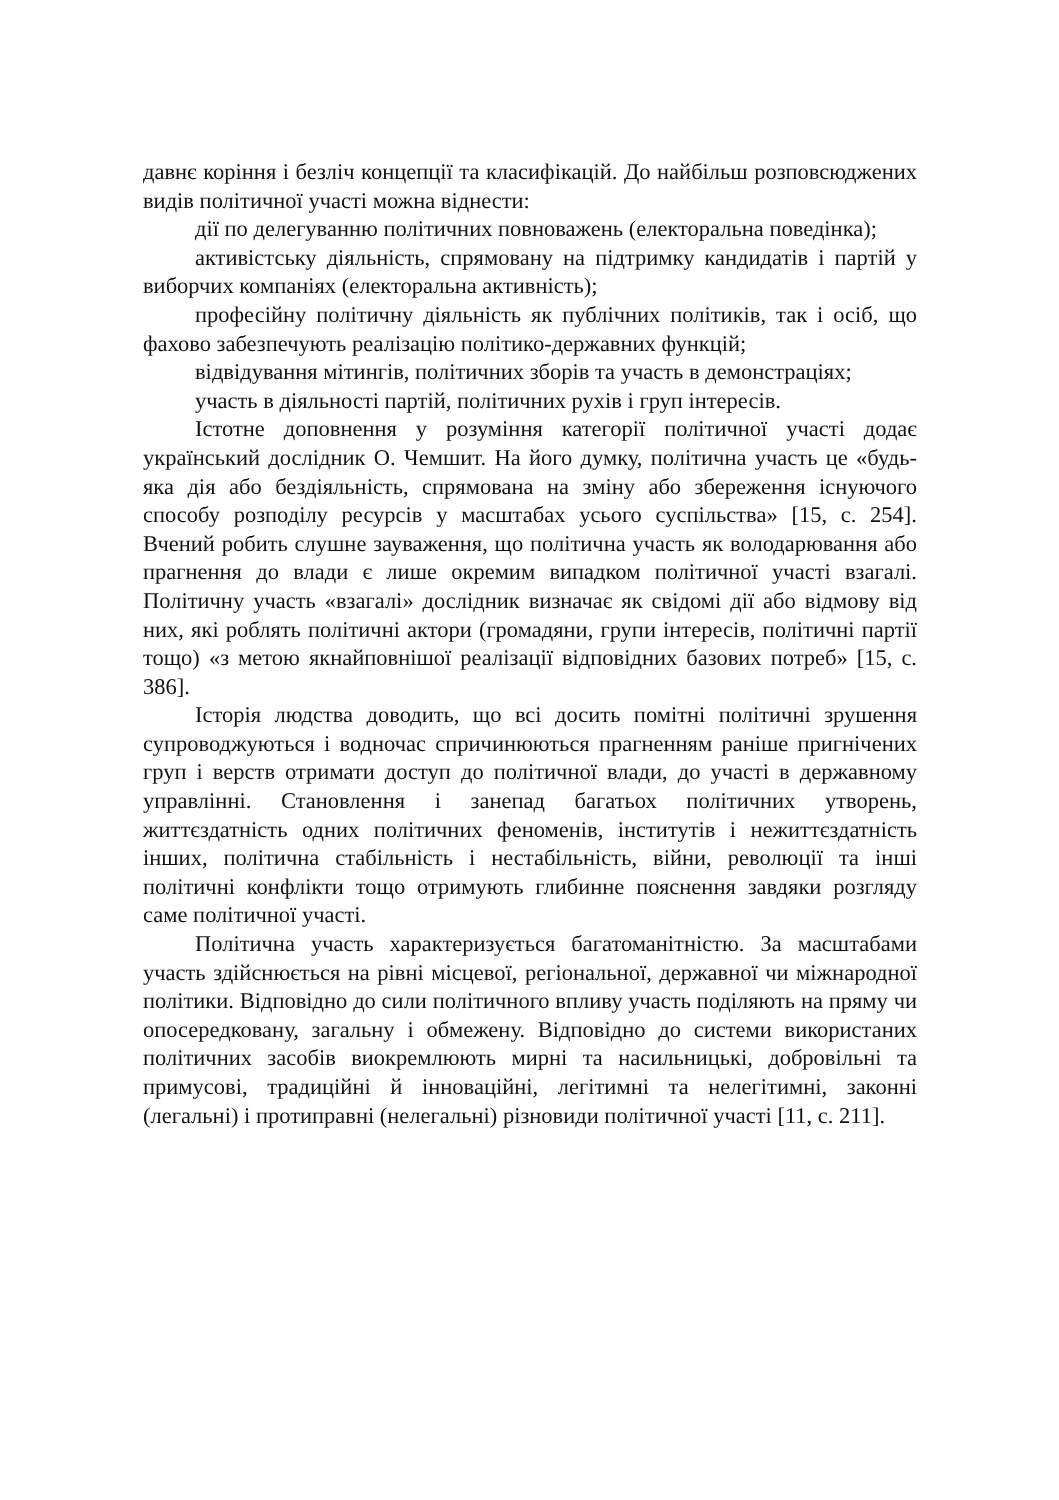давнє коріння і безліч концепції та класифікацій. До найбільш розповсюджених видів політичної участі можна віднести:
дії по делегуванню політичних повноважень (електоральна поведінка);
активістську діяльність, спрямовану на підтримку кандидатів і партій у виборчих компаніях (електоральна активність);
професійну політичну діяльність як публічних політиків, так і осіб, що фахово забезпечують реалізацію політико-державних функцій;
відвідування мітингів, політичних зборів та участь в демонстраціях;
участь в діяльності партій, політичних рухів і груп інтересів.
Істотне доповнення у розуміння категорії політичної участі додає український дослідник О. Чемшит. На його думку, політична участь це «будь-яка дія або бездіяльність, спрямована на зміну або збереження існуючого способу розподілу ресурсів у масштабах усього суспільства» [15, с. 254]. Вчений робить слушне зауваження, що політична участь як володарювання або прагнення до влади є лише окремим випадком політичної участі взагалі. Політичну участь «взагалі» дослідник визначає як свідомі дії або відмову від них, які роблять політичні актори (громадяни, групи інтересів, політичні партії тощо) «з метою якнайповнішої реалізації відповідних базових потреб» [15, с. 386].
Історія людства доводить, що всі досить помітні політичні зрушення супроводжуються і водночас спричинюються прагненням раніше пригнічених груп і верств отримати доступ до політичної влади, до участі в державному управлінні. Становлення і занепад багатьох політичних утворень, життєздатність одних політичних феноменів, інститутів і нежиттєздатність інших, політична стабільність і нестабільність, війни, революції та інші політичні конфлікти тощо отримують глибинне пояснення завдяки розгляду саме політичної участі.
Політична участь характеризується багатоманітністю. За масштабами участь здійснюється на рівні місцевої, регіональної, державної чи міжнародної політики. Відповідно до сили політичного впливу участь поділяють на пряму чи опосередковану, загальну і обмежену. Відповідно до системи використаних політичних засобів виокремлюють мирні та насильницькі, добровільні та примусові, традиційні й інноваційні, легітимні та нелегітимні, законні (легальні) і протиправні (нелегальні) різновиди політичної участі [11, с. 211].